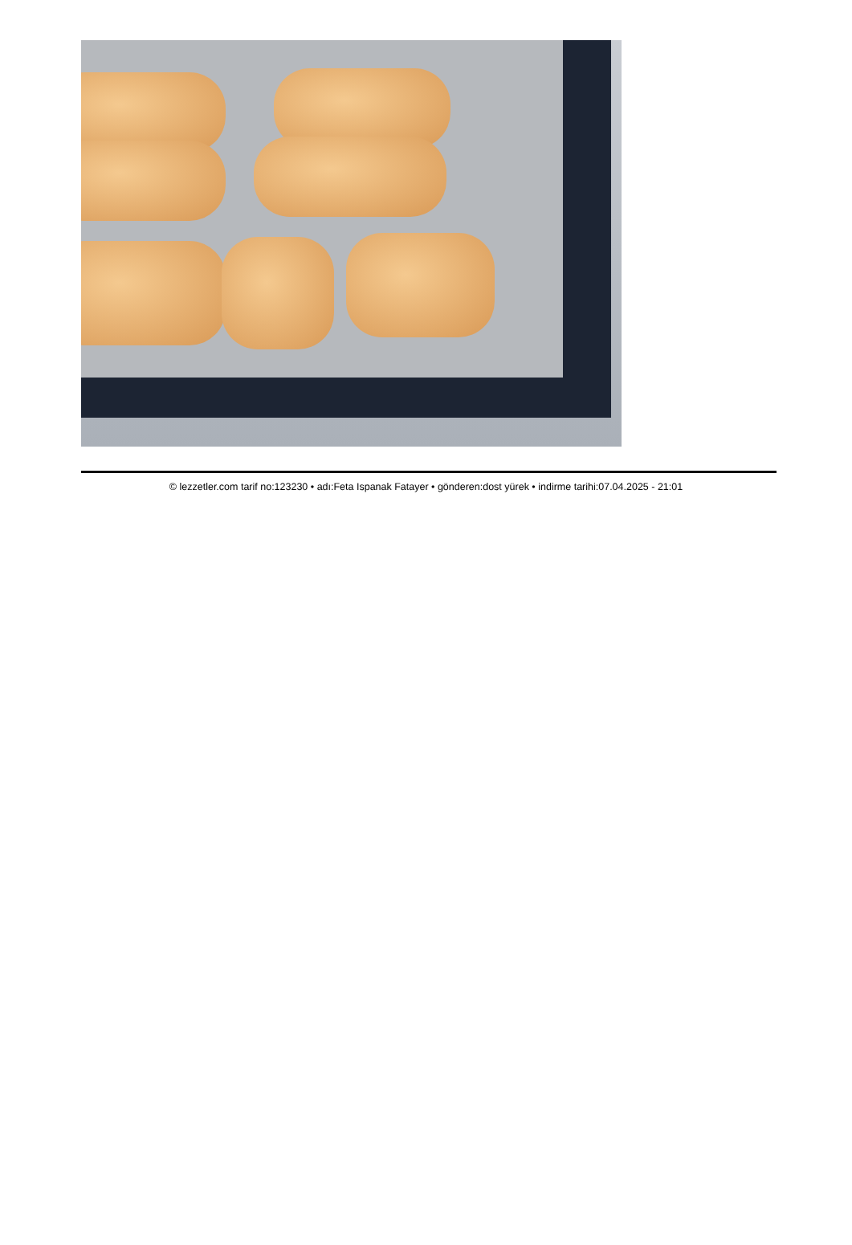© lezzetler.com tarif no:123230 • adı:Feta Ispanak Fatayer • gönderen:dost yürek • indirme tarihi:07.04.2025 - 21:01